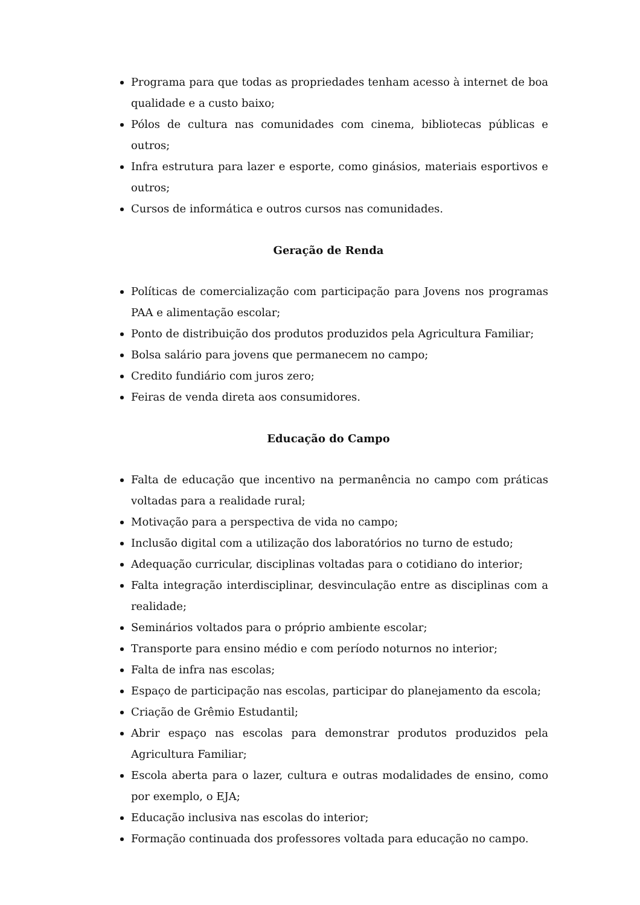Programa para que todas as propriedades tenham acesso à internet de boa qualidade e a custo baixo;
Pólos de cultura nas comunidades com cinema, bibliotecas públicas e outros;
Infra estrutura para lazer e esporte, como ginásios, materiais esportivos e outros;
Cursos de informática e outros cursos nas comunidades.
Geração de Renda
Políticas de comercialização com participação para Jovens nos programas PAA e alimentação escolar;
Ponto de distribuição dos produtos produzidos pela Agricultura Familiar;
Bolsa salário para jovens que permanecem no campo;
Credito fundiário com juros zero;
Feiras de venda direta aos consumidores.
Educação do Campo
Falta de educação que incentivo na permanência no campo com práticas voltadas para a realidade rural;
Motivação para a perspectiva de vida no campo;
Inclusão digital com a utilização dos laboratórios no turno de estudo;
Adequação curricular, disciplinas voltadas para o cotidiano do interior;
Falta integração interdisciplinar, desvinculação entre as disciplinas com a realidade;
Seminários voltados para o próprio ambiente escolar;
Transporte para ensino médio e com período noturnos no interior;
Falta de infra nas escolas;
Espaço de participação nas escolas, participar do planejamento da escola;
Criação de Grêmio Estudantil;
Abrir espaço nas escolas para demonstrar produtos produzidos pela Agricultura Familiar;
Escola aberta para o lazer, cultura e outras modalidades de ensino, como por exemplo, o EJA;
Educação inclusiva nas escolas do interior;
Formação continuada dos professores voltada para educação no campo.